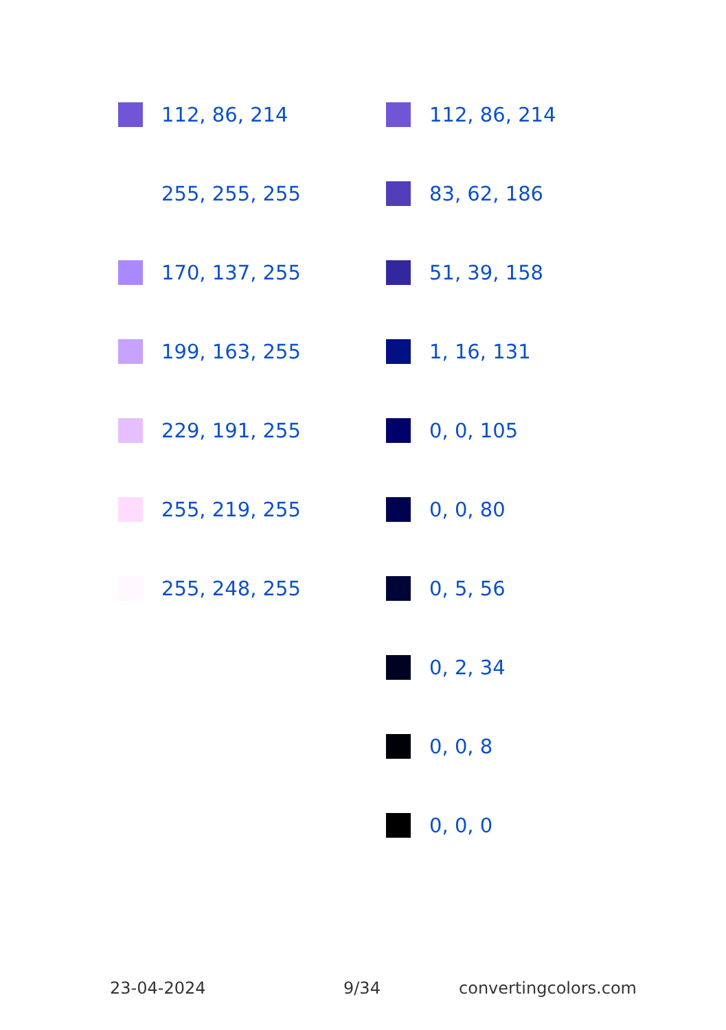112, 86, 214
255, 255, 255
170, 137, 255
199, 163, 255
229, 191, 255
255, 219, 255
255, 248, 255
112, 86, 214
83, 62, 186
51, 39, 158
1, 16, 131
0, 0, 105
0, 0, 80
0, 5, 56
0, 2, 34
0, 0, 8
0, 0, 0
23-04-2024 9/34 convertingcolors.com